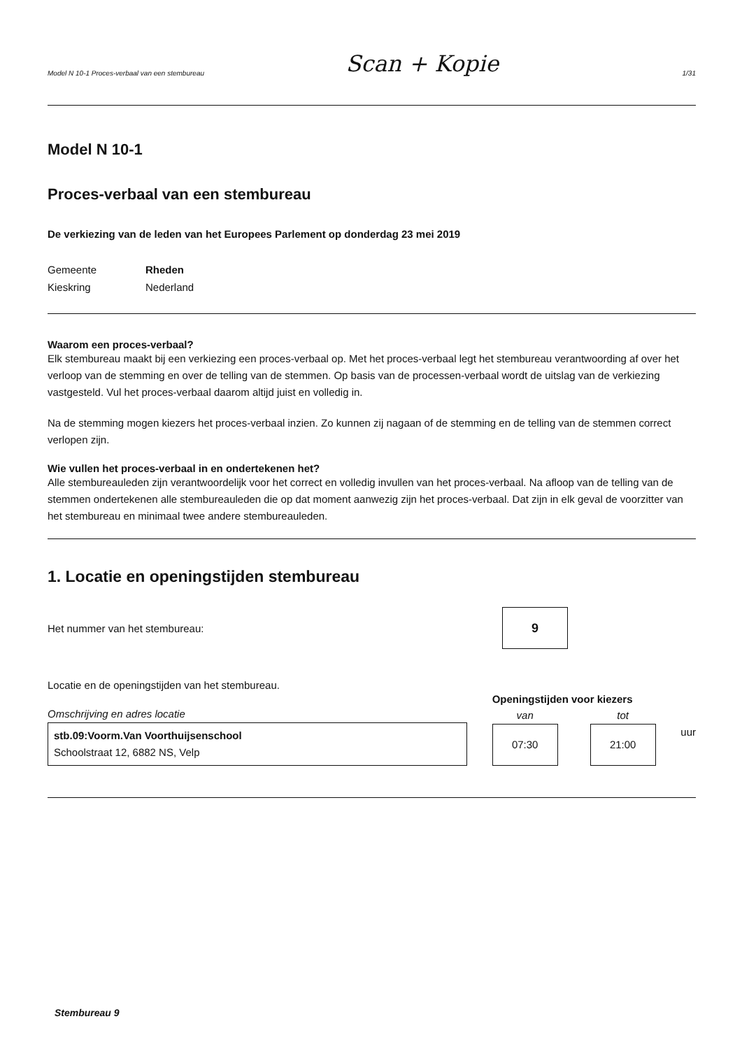Model N 10-1 Proces-verbaal van een stembureau Scan + Kopie 1/31
Model N 10-1
Proces-verbaal van een stembureau
De verkiezing van de leden van het Europees Parlement op donderdag 23 mei 2019
Gemeente Rheden Kieskring Nederland
Waarom een proces-verbaal?
Elk stembureau maakt bij een verkiezing een proces-verbaal op. Met het proces-verbaal legt het stembureau verantwoording af over het verloop van de stemming en over de telling van de stemmen. Op basis van de processen-verbaal wordt de uitslag van de verkiezing vastgesteld. Vul het proces-verbaal daarom altijd juist en volledig in.
Na de stemming mogen kiezers het proces-verbaal inzien. Zo kunnen zij nagaan of de stemming en de telling van de stemmen correct verlopen zijn.
Wie vullen het proces-verbaal in en ondertekenen het?
Alle stembureauleden zijn verantwoordelijk voor het correct en volledig invullen van het proces-verbaal. Na afloop van de telling van de stemmen ondertekenen alle stembureauleden die op dat moment aanwezig zijn het proces-verbaal. Dat zijn in elk geval de voorzitter van het stembureau en minimaal twee andere stembureauleden.
1. Locatie en openingstijden stembureau
Het nummer van het stembureau:
9
Locatie en de openingstijden van het stembureau.
Omschrijving en adres locatie
stb.09:Voorm.Van Voorthuijsenschool
Schoolstraat 12, 6882 NS, Velp
Openingstijden voor kiezers
van
07:30
tot
21:00
uur
Stembureau 9